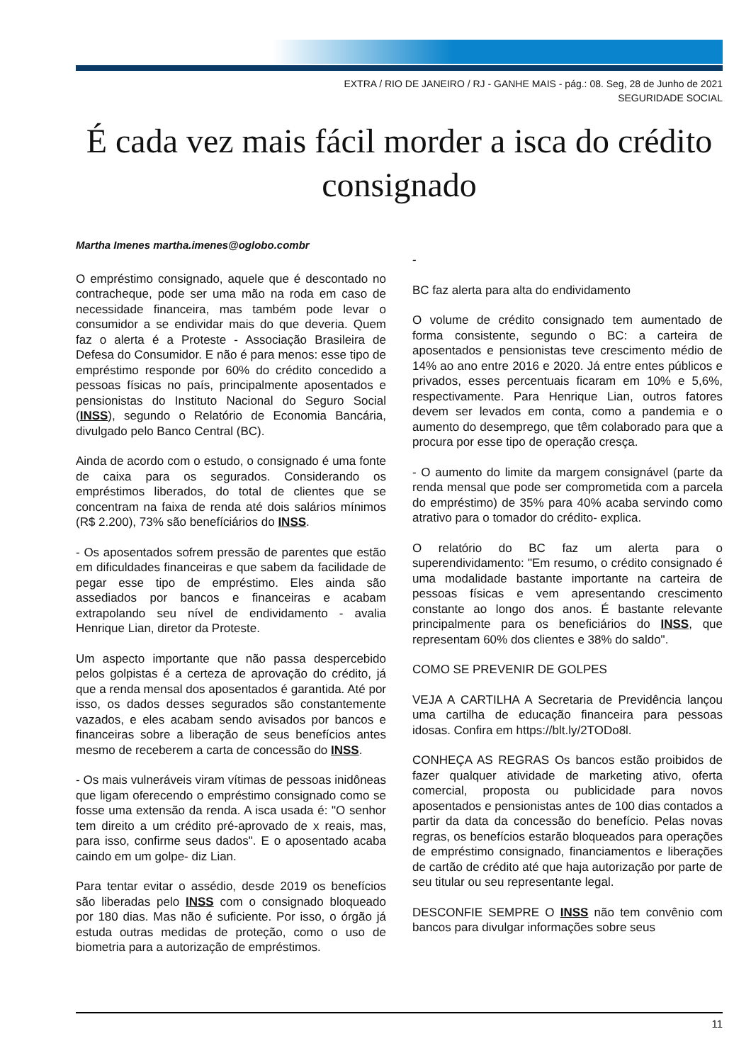EXTRA / RIO DE JANEIRO / RJ - GANHE MAIS - pág.: 08. Seg, 28 de Junho de 2021
SEGURIDADE SOCIAL
É cada vez mais fácil morder a isca do crédito consignado
Martha Imenes martha.imenes@oglobo.combr
O empréstimo consignado, aquele que é descontado no contracheque, pode ser uma mão na roda em caso de necessidade financeira, mas também pode levar o consumidor a se endividar mais do que deveria. Quem faz o alerta é a Proteste - Associação Brasileira de Defesa do Consumidor. E não é para menos: esse tipo de empréstimo responde por 60% do crédito concedido a pessoas físicas no país, principalmente aposentados e pensionistas do Instituto Nacional do Seguro Social (INSS), segundo o Relatório de Economia Bancária, divulgado pelo Banco Central (BC).
Ainda de acordo com o estudo, o consignado é uma fonte de caixa para os segurados. Considerando os empréstimos liberados, do total de clientes que se concentram na faixa de renda até dois salários mínimos (R$ 2.200), 73% são benefíciários do INSS.
- Os aposentados sofrem pressão de parentes que estão em dificuldades financeiras e que sabem da facilidade de pegar esse tipo de empréstimo. Eles ainda são assediados por bancos e financeiras e acabam extrapolando seu nível de endividamento - avalia Henrique Lian, diretor da Proteste.
Um aspecto importante que não passa despercebido pelos golpistas é a certeza de aprovação do crédito, já que a renda mensal dos aposentados é garantida. Até por isso, os dados desses segurados são constantemente vazados, e eles acabam sendo avisados por bancos e financeiras sobre a liberação de seus benefícios antes mesmo de receberem a carta de concessão do INSS.
- Os mais vulneráveis viram vítimas de pessoas inidôneas que ligam oferecendo o empréstimo consignado como se fosse uma extensão da renda. A isca usada é: "O senhor tem direito a um crédito pré-aprovado de x reais, mas, para isso, confirme seus dados". E o aposentado acaba caindo em um golpe- diz Lian.
Para tentar evitar o assédio, desde 2019 os benefícios são liberadas pelo INSS com o consignado bloqueado por 180 dias. Mas não é suficiente. Por isso, o órgão já estuda outras medidas de proteção, como o uso de biometria para a autorização de empréstimos.
-
BC faz alerta para alta do endividamento
O volume de crédito consignado tem aumentado de forma consistente, segundo o BC: a carteira de aposentados e pensionistas teve crescimento médio de 14% ao ano entre 2016 e 2020. Já entre entes públicos e privados, esses percentuais ficaram em 10% e 5,6%, respectivamente. Para Henrique Lian, outros fatores devem ser levados em conta, como a pandemia e o aumento do desemprego, que têm colaborado para que a procura por esse tipo de operação cresça.
- O aumento do limite da margem consignável (parte da renda mensal que pode ser comprometida com a parcela do empréstimo) de 35% para 40% acaba servindo como atrativo para o tomador do crédito- explica.
O relatório do BC faz um alerta para o superendividamento: "Em resumo, o crédito consignado é uma modalidade bastante importante na carteira de pessoas físicas e vem apresentando crescimento constante ao longo dos anos. É bastante relevante principalmente para os beneficiários do INSS, que representam 60% dos clientes e 38% do saldo".
COMO SE PREVENIR DE GOLPES
VEJA A CARTILHA A Secretaria de Previdência lançou uma cartilha de educação financeira para pessoas idosas. Confira em https://blt.ly/2TODo8l.
CONHEÇA AS REGRAS Os bancos estão proibidos de fazer qualquer atividade de marketing ativo, oferta comercial, proposta ou publicidade para novos aposentados e pensionistas antes de 100 dias contados a partir da data da concessão do benefício. Pelas novas regras, os benefícios estarão bloqueados para operações de empréstimo consignado, financiamentos e liberações de cartão de crédito até que haja autorização por parte de seu titular ou seu representante legal.
DESCONFIE SEMPRE O INSS não tem convênio com bancos para divulgar informações sobre seus
11